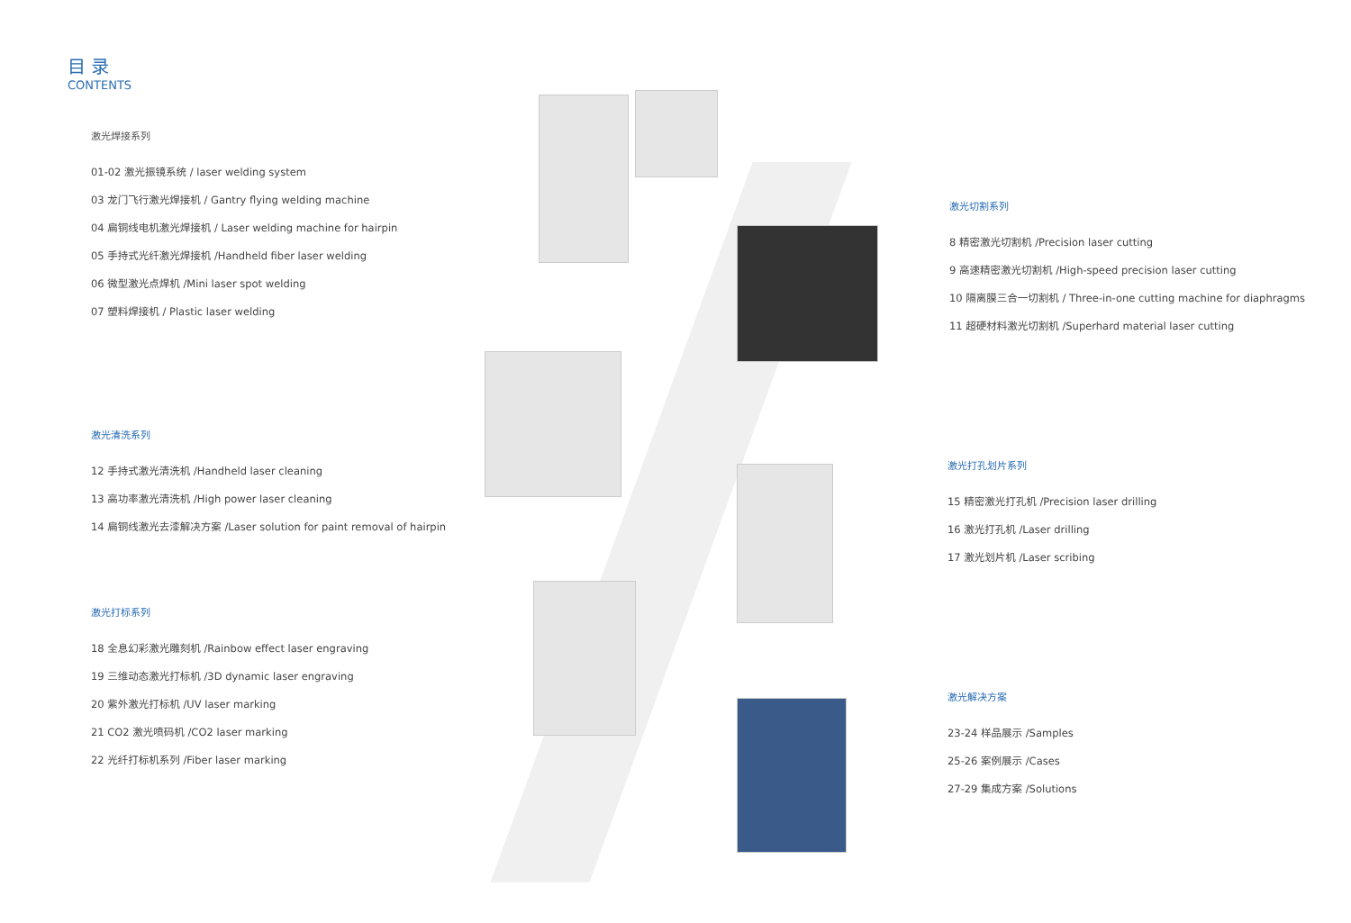目 录
CONTENTS
激光焊接系列
01-02 激光振镜系统 / laser welding system
03 龙门飞行激光焊接机 / Gantry flying welding machine
04 扁铜线电机激光焊接机 / Laser welding machine for hairpin
05 手持式光纤激光焊接机 /Handheld fiber laser welding
06 微型激光点焊机 /Mini laser spot welding
07 塑料焊接机 / Plastic laser welding
激光清洗系列
12 手持式激光清洗机 /Handheld laser cleaning
13 高功率激光清洗机 /High power laser cleaning
14 扁铜线激光去漆解决方案 /Laser solution for paint removal of hairpin
激光打标系列
18 全息幻彩激光雕刻机 /Rainbow effect laser engraving
19 三维动态激光打标机 /3D dynamic laser engraving
20 紫外激光打标机 /UV laser marking
21 CO2 激光喷码机 /CO2 laser marking
22 光纤打标机系列 /Fiber laser marking
激光切割系列
8 精密激光切割机 /Precision laser cutting
9 高速精密激光切割机 /High-speed precision laser cutting
10 隔离膜三合一切割机 / Three-in-one cutting machine for diaphragms
11 超硬材料激光切割机 /Superhard material laser cutting
激光打孔划片系列
15 精密激光打孔机 /Precision laser drilling
16 激光打孔机 /Laser drilling
17 激光划片机 /Laser scribing
激光解决方案
23-24 样品展示 /Samples
25-26 案例展示 /Cases
27-29 集成方案 /Solutions